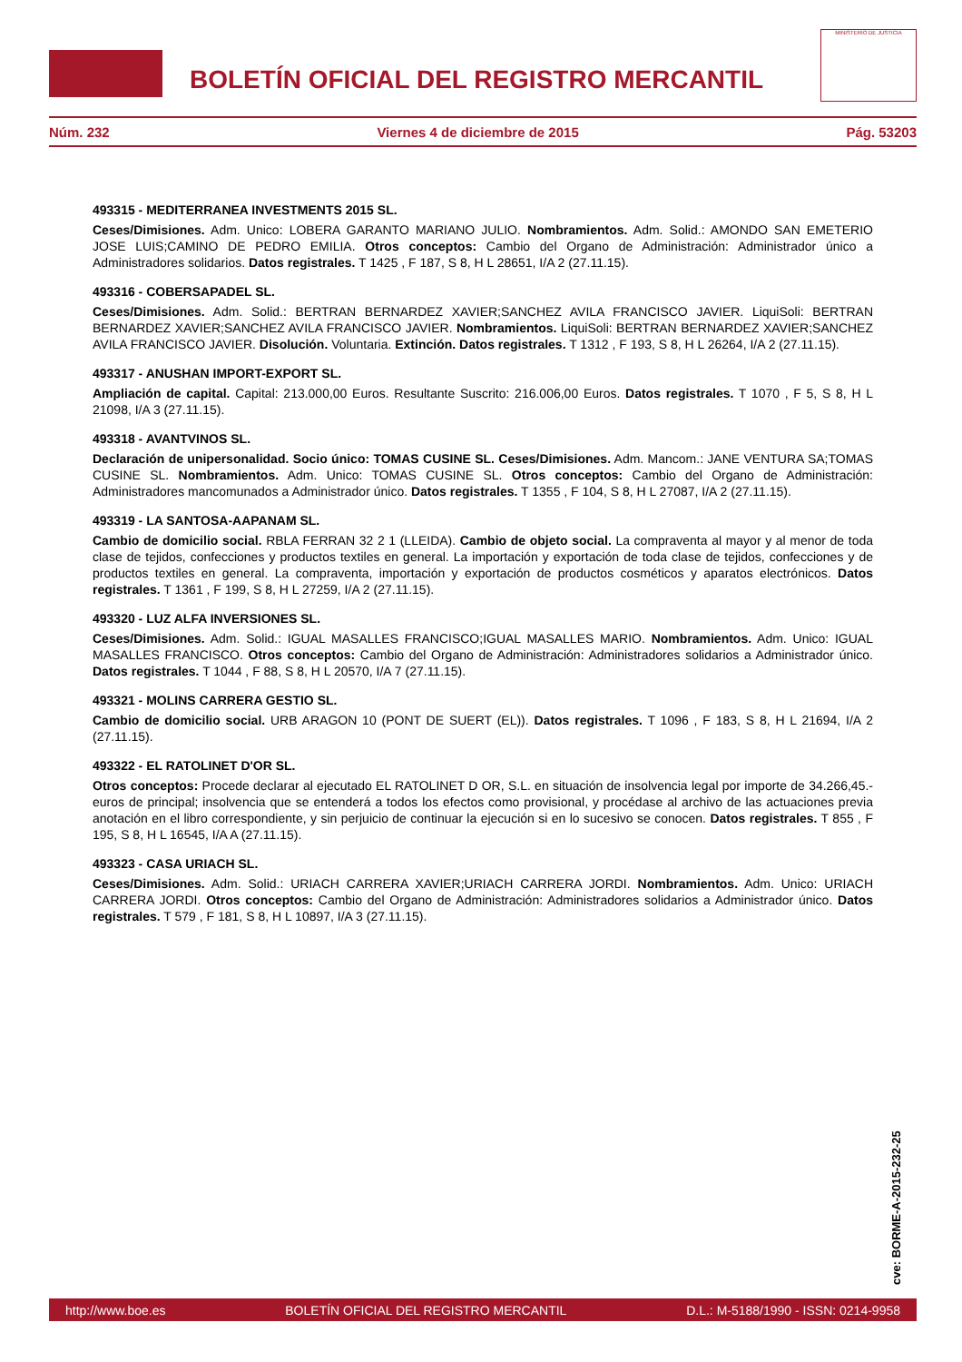BOLETÍN OFICIAL DEL REGISTRO MERCANTIL
MINISTERIO DE JUSTICIA
Núm. 232 Viernes 4 de diciembre de 2015 Pág. 53203
493315 - MEDITERRANEA INVESTMENTS 2015 SL.
Ceses/Dimisiones. Adm. Unico: LOBERA GARANTO MARIANO JULIO. Nombramientos. Adm. Solid.: AMONDO SAN EMETERIO JOSE LUIS;CAMINO DE PEDRO EMILIA. Otros conceptos: Cambio del Organo de Administración: Administrador único a Administradores solidarios. Datos registrales. T 1425 , F 187, S 8, H L 28651, I/A 2 (27.11.15).
493316 - COBERSAPADEL SL.
Ceses/Dimisiones. Adm. Solid.: BERTRAN BERNARDEZ XAVIER;SANCHEZ AVILA FRANCISCO JAVIER. LiquiSoli: BERTRAN BERNARDEZ XAVIER;SANCHEZ AVILA FRANCISCO JAVIER. Nombramientos. LiquiSoli: BERTRAN BERNARDEZ XAVIER;SANCHEZ AVILA FRANCISCO JAVIER. Disolución. Voluntaria. Extinción. Datos registrales. T 1312 , F 193, S 8, H L 26264, I/A 2 (27.11.15).
493317 - ANUSHAN IMPORT-EXPORT SL.
Ampliación de capital. Capital: 213.000,00 Euros. Resultante Suscrito: 216.006,00 Euros. Datos registrales. T 1070 , F 5, S 8, H L 21098, I/A 3 (27.11.15).
493318 - AVANTVINOS SL.
Declaración de unipersonalidad. Socio único: TOMAS CUSINE SL. Ceses/Dimisiones. Adm. Mancom.: JANE VENTURA SA;TOMAS CUSINE SL. Nombramientos. Adm. Unico: TOMAS CUSINE SL. Otros conceptos: Cambio del Organo de Administración: Administradores mancomunados a Administrador único. Datos registrales. T 1355 , F 104, S 8, H L 27087, I/A 2 (27.11.15).
493319 - LA SANTOSA-AAPANAM SL.
Cambio de domicilio social. RBLA FERRAN 32 2 1 (LLEIDA). Cambio de objeto social. La compraventa al mayor y al menor de toda clase de tejidos, confecciones y productos textiles en general. La importación y exportación de toda clase de tejidos, confecciones y de productos textiles en general. La compraventa, importación y exportación de productos cosméticos y aparatos electrónicos. Datos registrales. T 1361 , F 199, S 8, H L 27259, I/A 2 (27.11.15).
493320 - LUZ ALFA INVERSIONES SL.
Ceses/Dimisiones. Adm. Solid.: IGUAL MASALLES FRANCISCO;IGUAL MASALLES MARIO. Nombramientos. Adm. Unico: IGUAL MASALLES FRANCISCO. Otros conceptos: Cambio del Organo de Administración: Administradores solidarios a Administrador único. Datos registrales. T 1044 , F 88, S 8, H L 20570, I/A 7 (27.11.15).
493321 - MOLINS CARRERA GESTIO SL.
Cambio de domicilio social. URB ARAGON 10 (PONT DE SUERT (EL)). Datos registrales. T 1096 , F 183, S 8, H L 21694, I/A 2 (27.11.15).
493322 - EL RATOLINET D'OR SL.
Otros conceptos: Procede declarar al ejecutado EL RATOLINET D OR, S.L. en situación de insolvencia legal por importe de 34.266,45.- euros de principal; insolvencia que se entenderá a todos los efectos como provisional, y procédase al archivo de las actuaciones previa anotación en el libro correspondiente, y sin perjuicio de continuar la ejecución si en lo sucesivo se conocen. Datos registrales. T 855 , F 195, S 8, H L 16545, I/A A (27.11.15).
493323 - CASA URIACH SL.
Ceses/Dimisiones. Adm. Solid.: URIACH CARRERA XAVIER;URIACH CARRERA JORDI. Nombramientos. Adm. Unico: URIACH CARRERA JORDI. Otros conceptos: Cambio del Organo de Administración: Administradores solidarios a Administrador único. Datos registrales. T 579 , F 181, S 8, H L 10897, I/A 3 (27.11.15).
cve: BORME-A-2015-232-25
http://www.boe.es BOLETÍN OFICIAL DEL REGISTRO MERCANTIL D.L.: M-5188/1990 - ISSN: 0214-9958